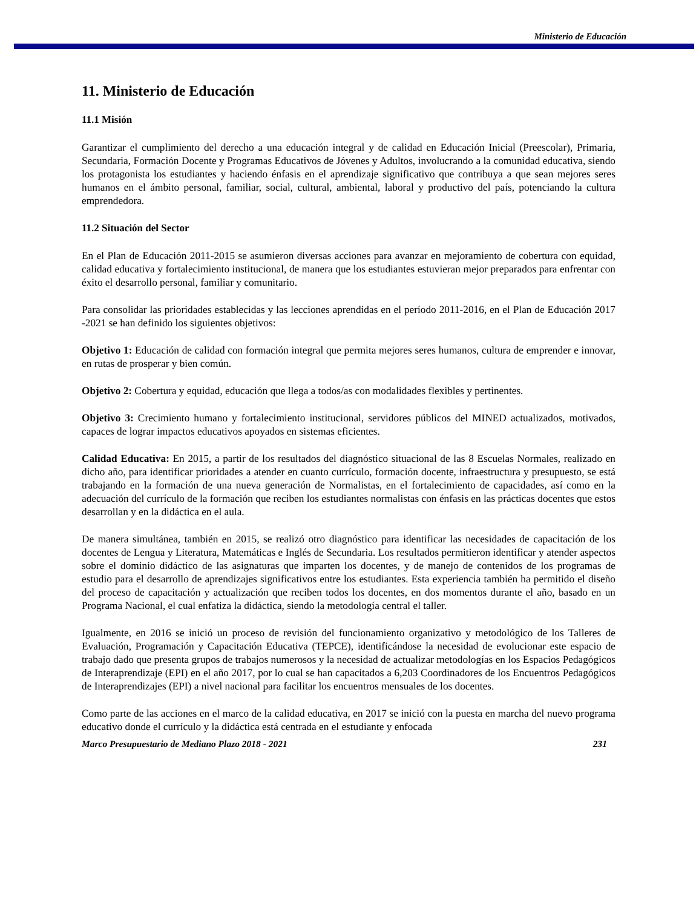Ministerio de Educación
11. Ministerio de Educación
11.1 Misión
Garantizar el cumplimiento del derecho a una educación integral y de calidad en Educación Inicial (Preescolar), Primaria, Secundaria, Formación Docente y Programas Educativos de Jóvenes y Adultos, involucrando a la comunidad educativa, siendo los protagonista los estudiantes y haciendo énfasis en el aprendizaje significativo que contribuya a que sean mejores seres humanos en el ámbito personal, familiar, social, cultural, ambiental, laboral y productivo del país, potenciando la cultura emprendedora.
11.2 Situación del Sector
En el Plan de Educación 2011-2015 se asumieron diversas acciones para avanzar en mejoramiento de cobertura con equidad, calidad educativa y fortalecimiento institucional, de manera que los estudiantes estuvieran mejor preparados para enfrentar con éxito el desarrollo personal, familiar y comunitario.
Para consolidar las prioridades establecidas y las lecciones aprendidas en el período 2011-2016, en el Plan de Educación 2017 -2021 se han definido los siguientes objetivos:
Objetivo 1: Educación de calidad con formación integral que permita mejores seres humanos, cultura de emprender e innovar, en rutas de prosperar y bien común.
Objetivo 2: Cobertura y equidad, educación que llega a todos/as con modalidades flexibles y pertinentes.
Objetivo 3: Crecimiento humano y fortalecimiento institucional, servidores públicos del MINED actualizados, motivados, capaces de lograr impactos educativos apoyados en sistemas eficientes.
Calidad Educativa: En 2015, a partir de los resultados del diagnóstico situacional de las 8 Escuelas Normales, realizado en dicho año, para identificar prioridades a atender en cuanto currículo, formación docente, infraestructura y presupuesto, se está trabajando en la formación de una nueva generación de Normalistas, en el fortalecimiento de capacidades, así como en la adecuación del currículo de la formación que reciben los estudiantes normalistas con énfasis en las prácticas docentes que estos desarrollan y en la didáctica en el aula.
De manera simultánea, también en 2015, se realizó otro diagnóstico para identificar las necesidades de capacitación de los docentes de Lengua y Literatura, Matemáticas e Inglés de Secundaria. Los resultados permitieron identificar y atender aspectos sobre el dominio didáctico de las asignaturas que imparten los docentes, y de manejo de contenidos de los programas de estudio para el desarrollo de aprendizajes significativos entre los estudiantes. Esta experiencia también ha permitido el diseño del proceso de capacitación y actualización que reciben todos los docentes, en dos momentos durante el año, basado en un Programa Nacional, el cual enfatiza la didáctica, siendo la metodología central el taller.
Igualmente, en 2016 se inició un proceso de revisión del funcionamiento organizativo y metodológico de los Talleres de Evaluación, Programación y Capacitación Educativa (TEPCE), identificándose la necesidad de evolucionar este espacio de trabajo dado que presenta grupos de trabajos numerosos y la necesidad de actualizar metodologías en los Espacios Pedagógicos de Interaprendizaje (EPI) en el año 2017, por lo cual se han capacitados a 6,203 Coordinadores de los Encuentros Pedagógicos de Interaprendizajes (EPI) a nivel nacional para facilitar los encuentros mensuales de los docentes.
Como parte de las acciones en el marco de la calidad educativa, en 2017 se inició con la puesta en marcha del nuevo programa educativo donde el currículo y la didáctica está centrada en el estudiante y enfocada
Marco Presupuestario de Mediano Plazo 2018 - 2021 231